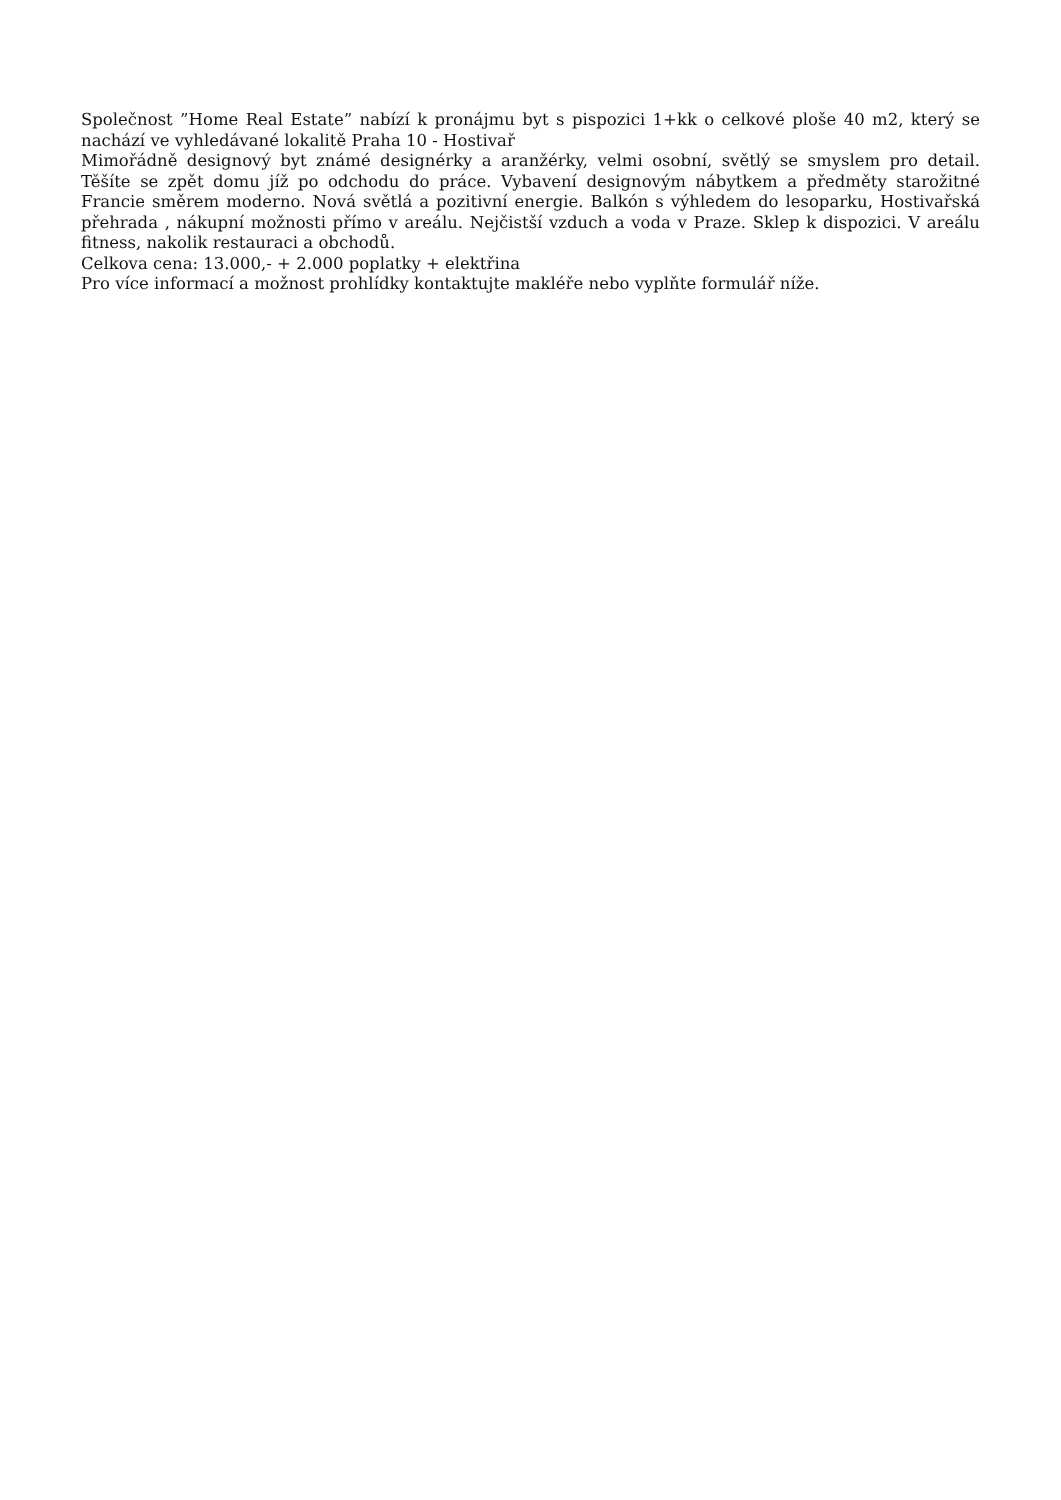Společnost ”Home Real Estate” nabízí k pronájmu byt s pispozici 1+kk o celkové ploše 40 m2, který se nachází ve vyhledávané lokalitě Praha 10 - Hostivař
Mimořádně designový byt známé designérky a aranžérky, velmi osobní, světlý se smyslem pro detail. Těšíte se zpět domu jíž po odchodu do práce. Vybavení designovým nábytkem a předměty starožitné Francie směrem moderno. Nová světlá a pozitivní energie. Balkón s výhledem do lesoparku, Hostivařská přehrada , nákupní možnosti přímo v areálu. Nejčistší vzduch a voda v Praze. Sklep k dispozici. V areálu fitness, nakolik restauraci a obchodů.
Celkova cena: 13.000,- + 2.000 poplatky + elektřina
Pro více informací a možnost prohlídky kontaktujte makléře nebo vyplňte formulář níže.